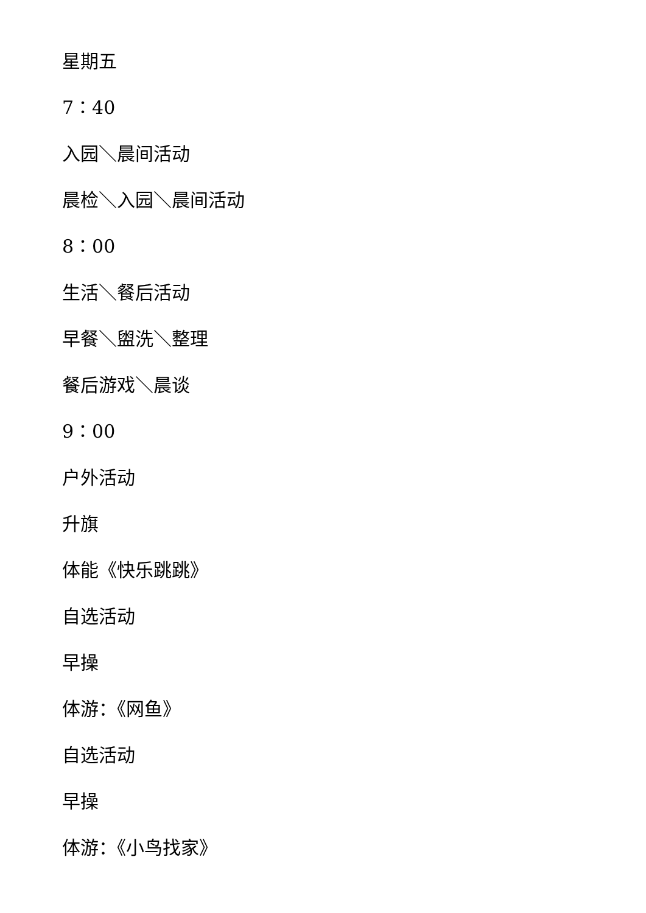星期五
7：40
入园＼晨间活动
晨检＼入园＼晨间活动
8：00
生活＼餐后活动
早餐＼盥洗＼整理
餐后游戏＼晨谈
9：00
户外活动
升旗
体能《快乐跳跳》
自选活动
早操
体游：《网鱼》
自选活动
早操
体游：《小鸟找家》